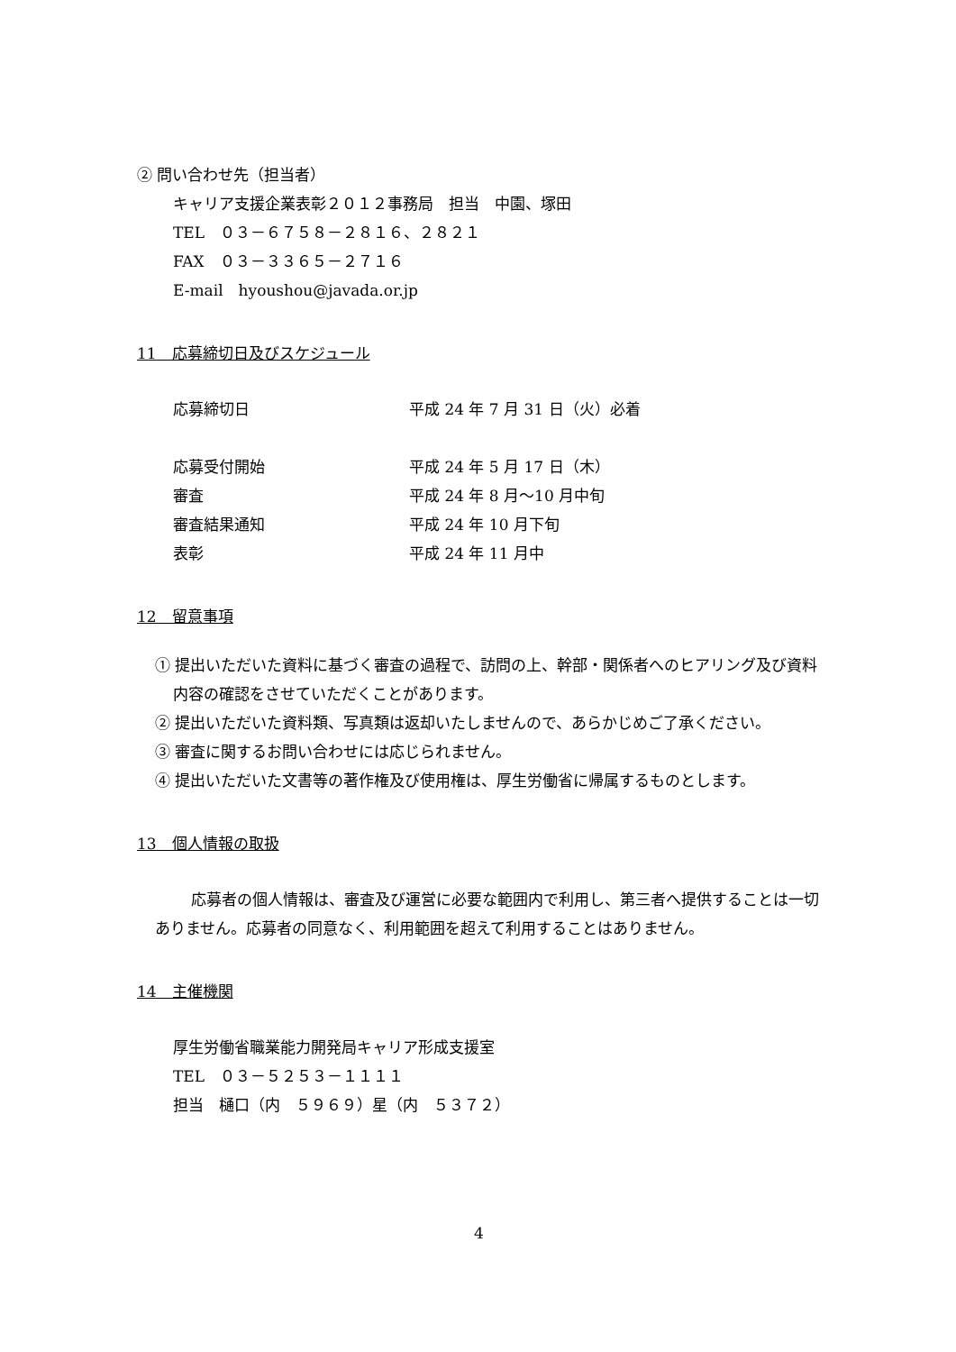② 問い合わせ先（担当者）
キャリア支援企業表彰２０１２事務局　担当　中園、塚田
TEL　０３－６７５８－２８１６、２８２１
FAX　０３－３３６５－２７１６
E-mail　hyoushou@javada.or.jp
11　応募締切日及びスケジュール
応募締切日 平成 24 年 7 月 31 日（火）必着
応募受付開始 平成 24 年 5 月 17 日（木）
審査 平成 24 年 8 月～10 月中旬
審査結果通知 平成 24 年 10 月下旬
表彰 平成 24 年 11 月中
12　留意事項
① 提出いただいた資料に基づく審査の過程で、訪問の上、幹部・関係者へのヒアリング及び資料内容の確認をさせていただくことがあります。
② 提出いただいた資料類、写真類は返却いたしませんので、あらかじめご了承ください。
③ 審査に関するお問い合わせには応じられません。
④ 提出いただいた文書等の著作権及び使用権は、厚生労働省に帰属するものとします。
13　個人情報の取扱
応募者の個人情報は、審査及び運営に必要な範囲内で利用し、第三者へ提供することは一切ありません。応募者の同意なく、利用範囲を超えて利用することはありません。
14　主催機関
厚生労働省職業能力開発局キャリア形成支援室
TEL　０３－５２５３－１１１１
担当　樋口（内　５９６９）星（内　５３７２）
4